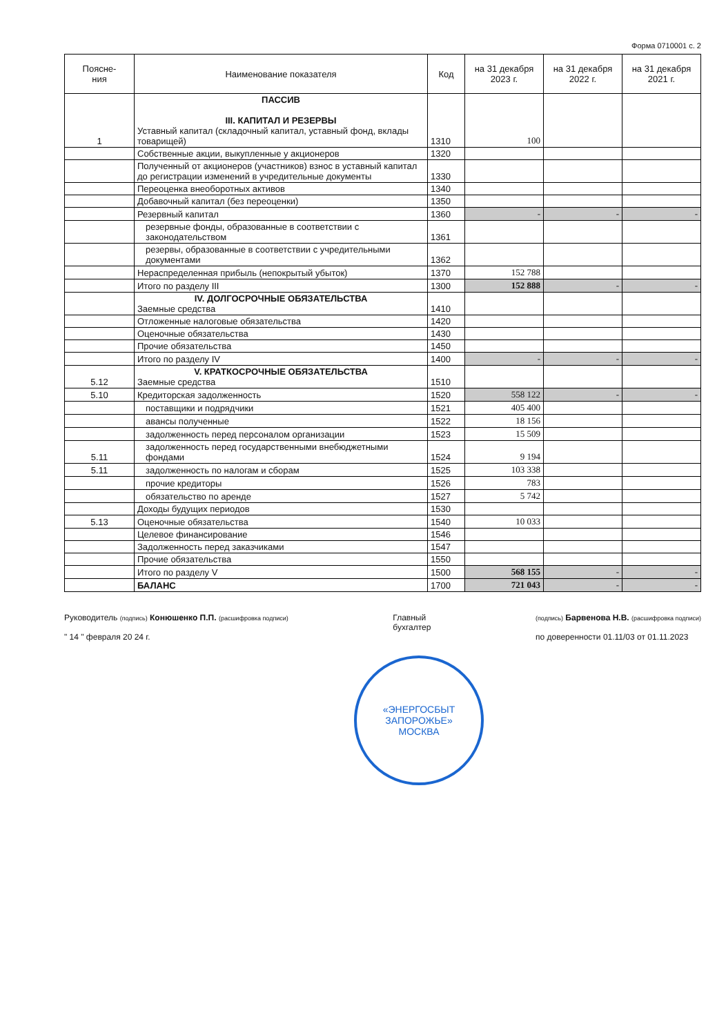Форма 0710001 с. 2
| Поясне- ния | Наименование показателя | Код | на 31 декабря 2023 г. | на 31 декабря 2022 г. | на 31 декабря 2021 г. |
| --- | --- | --- | --- | --- | --- |
| 1 | ПАССИВ III. КАПИТАЛ И РЕЗЕРВЫ Уставный капитал (складочный капитал, уставный фонд, вклады товарищей) | 1310 | 100 | | |
| | Собственные акции, выкупленные у акционеров | 1320 | | | |
| | Полученный от акционеров (участников) взнос в уставный капитал до регистрации изменений в учредительные документы | 1330 | | | |
| | Переоценка внеоборотных активов | 1340 | | | |
| | Добавочный капитал (без переоценки) | 1350 | | | |
| | Резервный капитал | 1360 | - | - | - |
| | резервные фонды, образованные в соответствии с законодательством | 1361 | | | |
| | резервы, образованные в соответствии с учредительными документами | 1362 | | | |
| | Нераспределенная прибыль (непокрытый убыток) | 1370 | 152 788 | | |
| | Итого по разделу III | 1300 | 152 888 | - | - |
| | IV. ДОЛГОСРОЧНЫЕ ОБЯЗАТЕЛЬСТВА Заемные средства | 1410 | | | |
| | Отложенные налоговые обязательства | 1420 | | | |
| | Оценочные обязательства | 1430 | | | |
| | Прочие обязательства | 1450 | | | |
| | Итого по разделу IV | 1400 | - | - | - |
| 5.12 | V. КРАТКОСРОЧНЫЕ ОБЯЗАТЕЛЬСТВА Заемные средства | 1510 | | | |
| 5.10 | Кредиторская задолженность | 1520 | 558 122 | - | - |
| | поставщики и подрядчики | 1521 | 405 400 | | |
| | авансы полученные | 1522 | 18 156 | | |
| | задолженность перед персоналом организации | 1523 | 15 509 | | |
| 5.11 | задолженность перед государственными внебюджетными фондами | 1524 | 9 194 | | |
| 5.11 | задолженность по налогам и сборам | 1525 | 103 338 | | |
| | прочие кредиторы | 1526 | 783 | | |
| | обязательство по аренде | 1527 | 5 742 | | |
| | Доходы будущих периодов | 1530 | | | |
| 5.13 | Оценочные обязательства | 1540 | 10 033 | | |
| | Целевое финансирование | 1546 | | | |
| | Задолженность перед заказчиками | 1547 | | | |
| | Прочие обязательства | 1550 | | | |
| | Итого по разделу V | 1500 | 568 155 | - | - |
| | БАЛАНС | 1700 | 721 043 | - | - |
Руководитель (подпись) Конюшенко П.П. (расшифровка подписи)
" 14 " февраля 20 24 г.
Главный
бухгалтер
(подпись) Барвенова Н.В. (расшифровка подписи)
по доверенности 01.11/03 от 01.11.2023
«ЭНЕРГОСБЫТ
ЗАПОРОЖЬЕ»
МОСКВА